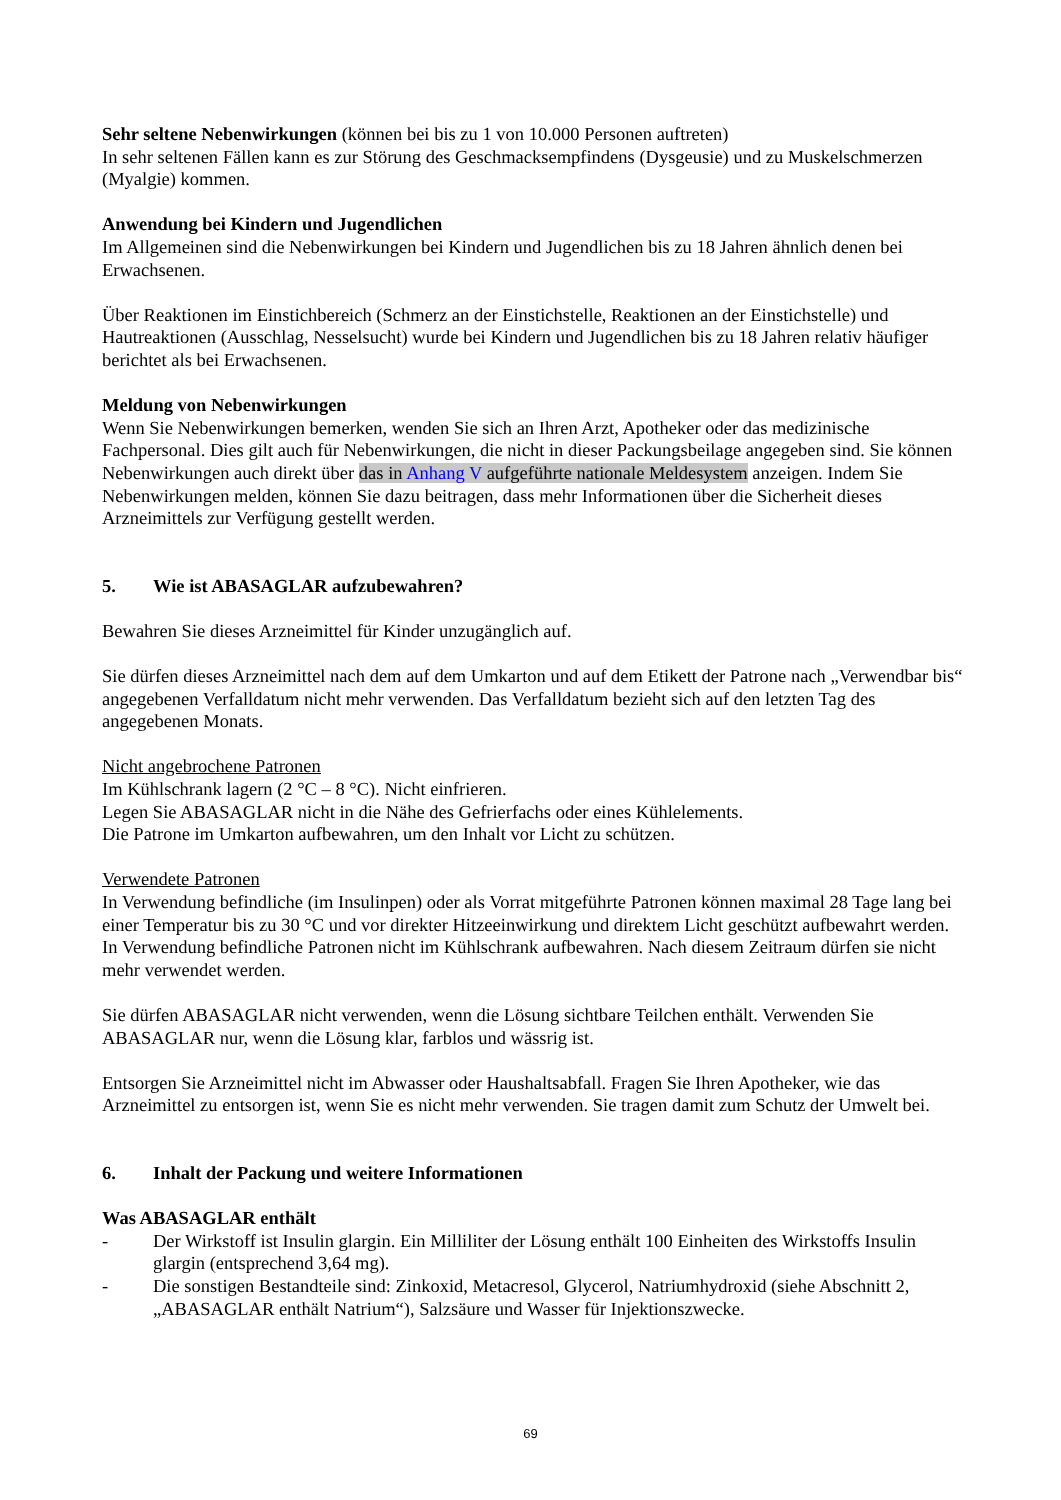Sehr seltene Nebenwirkungen (können bei bis zu 1 von 10.000 Personen auftreten)
In sehr seltenen Fällen kann es zur Störung des Geschmacksempfindens (Dysgeusie) und zu Muskelschmerzen (Myalgie) kommen.
Anwendung bei Kindern und Jugendlichen
Im Allgemeinen sind die Nebenwirkungen bei Kindern und Jugendlichen bis zu 18 Jahren ähnlich denen bei Erwachsenen.
Über Reaktionen im Einstichbereich (Schmerz an der Einstichstelle, Reaktionen an der Einstichstelle) und Hautreaktionen (Ausschlag, Nesselsucht) wurde bei Kindern und Jugendlichen bis zu 18 Jahren relativ häufiger berichtet als bei Erwachsenen.
Meldung von Nebenwirkungen
Wenn Sie Nebenwirkungen bemerken, wenden Sie sich an Ihren Arzt, Apotheker oder das medizinische Fachpersonal. Dies gilt auch für Nebenwirkungen, die nicht in dieser Packungsbeilage angegeben sind. Sie können Nebenwirkungen auch direkt über das in Anhang V aufgeführte nationale Meldesystem anzeigen. Indem Sie Nebenwirkungen melden, können Sie dazu beitragen, dass mehr Informationen über die Sicherheit dieses Arzneimittels zur Verfügung gestellt werden.
5. Wie ist ABASAGLAR aufzubewahren?
Bewahren Sie dieses Arzneimittel für Kinder unzugänglich auf.
Sie dürfen dieses Arzneimittel nach dem auf dem Umkarton und auf dem Etikett der Patrone nach „Verwendbar bis“ angegebenen Verfalldatum nicht mehr verwenden. Das Verfalldatum bezieht sich auf den letzten Tag des angegebenen Monats.
Nicht angebrochene Patronen
Im Kühlschrank lagern (2 °C – 8 °C). Nicht einfrieren.
Legen Sie ABASAGLAR nicht in die Nähe des Gefrierfachs oder eines Kühlelements.
Die Patrone im Umkarton aufbewahren, um den Inhalt vor Licht zu schützen.
Verwendete Patronen
In Verwendung befindliche (im Insulinpen) oder als Vorrat mitgeführte Patronen können maximal 28 Tage lang bei einer Temperatur bis zu 30 °C und vor direkter Hitzeeinwirkung und direktem Licht geschützt aufbewahrt werden. In Verwendung befindliche Patronen nicht im Kühlschrank aufbewahren. Nach diesem Zeitraum dürfen sie nicht mehr verwendet werden.
Sie dürfen ABASAGLAR nicht verwenden, wenn die Lösung sichtbare Teilchen enthält. Verwenden Sie ABASAGLAR nur, wenn die Lösung klar, farblos und wässrig ist.
Entsorgen Sie Arzneimittel nicht im Abwasser oder Haushaltsabfall. Fragen Sie Ihren Apotheker, wie das Arzneimittel zu entsorgen ist, wenn Sie es nicht mehr verwenden. Sie tragen damit zum Schutz der Umwelt bei.
6. Inhalt der Packung und weitere Informationen
Was ABASAGLAR enthält
- Der Wirkstoff ist Insulin glargin. Ein Milliliter der Lösung enthält 100 Einheiten des Wirkstoffs Insulin glargin (entsprechend 3,64 mg).
- Die sonstigen Bestandteile sind: Zinkoxid, Metacresol, Glycerol, Natriumhydroxid (siehe Abschnitt 2, „ABASAGLAR enthält Natrium“), Salzsäure und Wasser für Injektionszwecke.
69